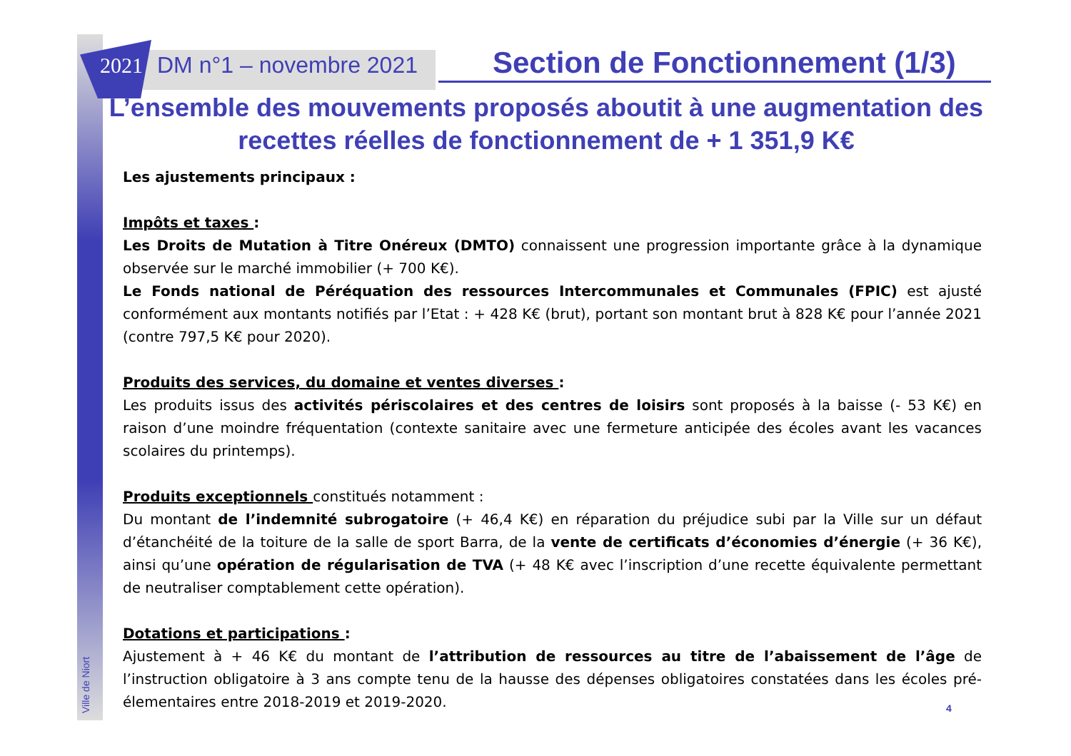2021 DM n°1 – novembre 2021 Section de Fonctionnement (1/3)
L’ensemble des mouvements proposés aboutit à une augmentation des recettes réelles de fonctionnement de + 1 351,9 K€
Les ajustements principaux :
Impôts et taxes :
Les Droits de Mutation à Titre Onéreux (DMTO) connaissent une progression importante grâce à la dynamique observée sur le marché immobilier (+ 700 K€).
Le Fonds national de Péréquation des ressources Intercommunales et Communales (FPIC) est ajusté conformément aux montants notifiés par l’Etat : + 428 K€ (brut), portant son montant brut à 828 K€ pour l’année 2021 (contre 797,5 K€ pour 2020).
Produits des services, du domaine et ventes diverses :
Les produits issus des activités périscolaires et des centres de loisirs sont proposés à la baisse (- 53 K€) en raison d’une moindre fréquentation (contexte sanitaire avec une fermeture anticipée des écoles avant les vacances scolaires du printemps).
Produits exceptionnels constitués notamment :
Du montant de l’indemnité subrogatoire (+ 46,4 K€) en réparation du préjudice subi par la Ville sur un défaut d’étanchéité de la toiture de la salle de sport Barra, de la vente de certificats d’économies d’énergie (+ 36 K€), ainsi qu’une opération de régularisation de TVA (+ 48 K€ avec l’inscription d’une recette équivalente permettant de neutraliser comptablement cette opération).
Dotations et participations :
Ajustement à + 46 K€ du montant de l’attribution de ressources au titre de l’abaissement de l’âge de l’instruction obligatoire à 3 ans compte tenu de la hausse des dépenses obligatoires constatées dans les écoles pré-élementaires entre 2018-2019 et 2019-2020.
Ville de Niort
4